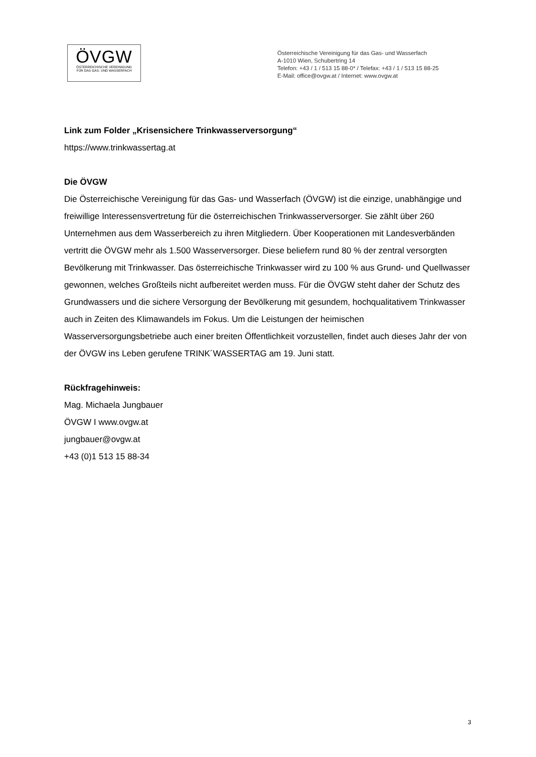ÖVGW
ÖSTERREICHISCHE VEREINIGUNG
FÜR DAS GAS- UND WASSERFACH
Österreichische Vereinigung für das Gas- und Wasserfach
A-1010 Wien, Schubertring 14
Telefon: +43 / 1 / 513 15 88-0* / Telefax: +43 / 1 / 513 15 88-25
E-Mail: office@ovgw.at / Internet: www.ovgw.at
Link zum Folder „Krisensichere Trinkwasserversorgung“
https://www.trinkwassertag.at
Die ÖVGW
Die Österreichische Vereinigung für das Gas- und Wasserfach (ÖVGW) ist die einzige, unabhängige und freiwillige Interessensvertretung für die österreichischen Trinkwasserversorger. Sie zählt über 260 Unternehmen aus dem Wasserbereich zu ihren Mitgliedern. Über Kooperationen mit Landesverbänden vertritt die ÖVGW mehr als 1.500 Wasserversorger. Diese beliefern rund 80 % der zentral versorgten Bevölkerung mit Trinkwasser. Das österreichische Trinkwasser wird zu 100 % aus Grund- und Quellwasser gewonnen, welches Großteils nicht aufbereitet werden muss. Für die ÖVGW steht daher der Schutz des Grundwassers und die sichere Versorgung der Bevölkerung mit gesundem, hochqualitativem Trinkwasser auch in Zeiten des Klimawandels im Fokus. Um die Leistungen der heimischen Wasserversorgungsbetriebe auch einer breiten Öffentlichkeit vorzustellen, findet auch dieses Jahr der von der ÖVGW ins Leben gerufene TRINK´WASSERTAG am 19. Juni statt.
Rückfragehinweis:
Mag. Michaela Jungbauer
ÖVGW I www.ovgw.at
jungbauer@ovgw.at
+43 (0)1 513 15 88-34
3